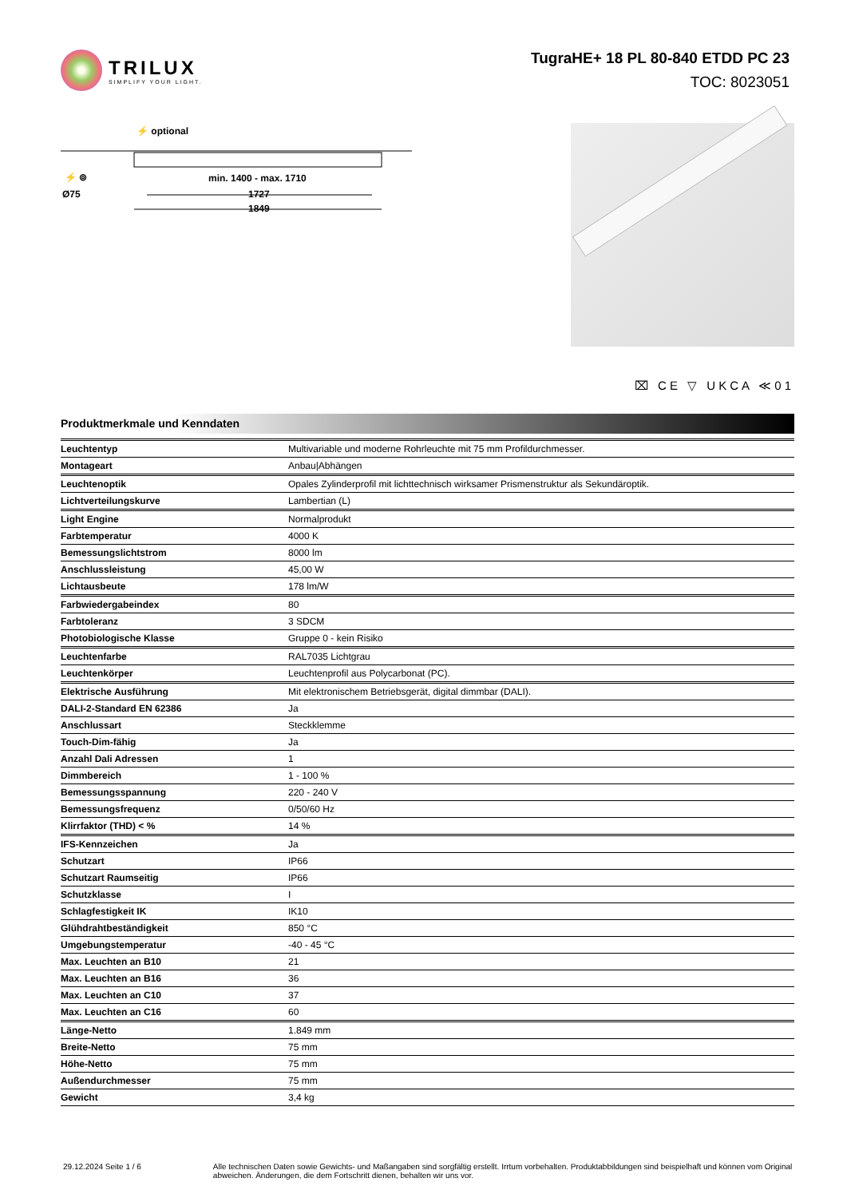TRILUX
SIMPLIFY YOUR LIGHT.
TugraHE+ 18 PL 80-840 ETDD PC 23
TOC: 8023051
⚡ optional
⚡ ⊚
Ø75
min. 1400 - max. 1710
1727
1849
⌧ CE ▽ UKCA ≪01
Produktmerkmale und Kenndaten
| Leuchtentyp | Multivariable und moderne Rohrleuchte mit 75 mm Profildurchmesser. |
| Montageart | Anbau/Abhängen |
| Leuchtenoptik | Opales Zylinderprofil mit lichttechnisch wirksamer Prismenstruktur als Sekundäroptik. |
| Lichtverteilungskurve | Lambertian (L) |
| Light Engine | Normalprodukt |
| Farbtemperatur | 4000 K |
| Bemessungslichtstrom | 8000 lm |
| Anschlussleistung | 45,00 W |
| Lichtausbeute | 178 lm/W |
| Farbwiedergabeindex | 80 |
| Farbtoleranz | 3 SDCM |
| Photobiologische Klasse | Gruppe 0 - kein Risiko |
| Leuchtenfarbe | RAL7035 Lichtgrau |
| Leuchtenkörper | Leuchtenprofil aus Polycarbonat (PC). |
| Elektrische Ausführung | Mit elektronischem Betriebsgerät, digital dimmbar (DALI). |
| DALI-2-Standard EN 62386 | Ja |
| Anschlussart | Steckklemme |
| Touch-Dim-fähig | Ja |
| Anzahl Dali Adressen | 1 |
| Dimmbereich | 1 - 100 % |
| Bemessungsspannung | 220 - 240 V |
| Bemessungsfrequenz | 0/50/60 Hz |
| Klirrfaktor (THD) < % | 14 % |
| IFS-Kennzeichen | Ja |
| Schutzart | IP66 |
| Schutzart Raumseitig | IP66 |
| Schutzklasse | I |
| Schlagfestigkeit IK | IK10 |
| Glühdrahtbeständigkeit | 850 °C |
| Umgebungstemperatur | -40 - 45 °C |
| Max. Leuchten an B10 | 21 |
| Max. Leuchten an B16 | 36 |
| Max. Leuchten an C10 | 37 |
| Max. Leuchten an C16 | 60 |
| Länge-Netto | 1.849 mm |
| Breite-Netto | 75 mm |
| Höhe-Netto | 75 mm |
| Außendurchmesser | 75 mm |
| Gewicht | 3,4 kg |
29.12.2024 Seite 1 / 6 Alle technischen Daten sowie Gewichts- und Maßangaben sind sorgfältig erstellt. Irrtum vorbehalten. Produktabbildungen sind beispielhaft und können vom Original abweichen. Änderungen, die dem Fortschritt dienen, behalten wir uns vor.